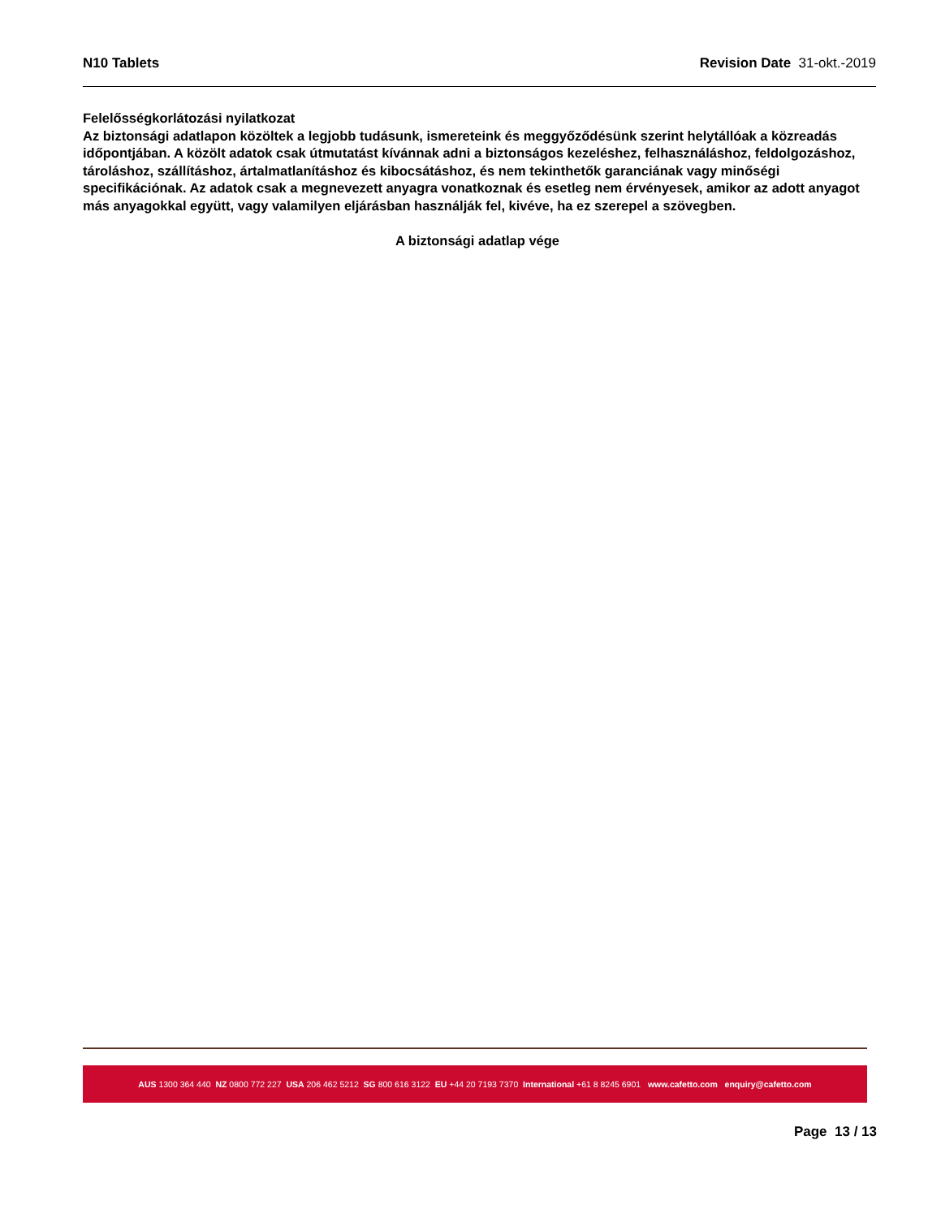N10 Tablets Revision Date 31-okt.-2019
Felelősségkorlátozási nyilatkozat
Az biztonsági adatlapon közöltek a legjobb tudásunk, ismereteink és meggyőződésünk szerint helytállóak a közreadás időpontjában. A közölt adatok csak útmutatást kívánnak adni a biztonságos kezeléshez, felhasználáshoz, feldolgozáshoz, tároláshoz, szállításhoz, ártalmatlanításhoz és kibocsátáshoz, és nem tekinthetők garanciának vagy minőségi specifikációnak. Az adatok csak a megnevezett anyagra vonatkoznak és esetleg nem érvényesek, amikor az adott anyagot más anyagokkal együtt, vagy valamilyen eljárásban használják fel, kivéve, ha ez szerepel a szövegben.
A biztonsági adatlap vége
AUS 1300 364 440 NZ 0800 772 227 USA 206 462 5212 SG 800 616 3122 EU +44 20 7193 7370 International +61 8 8245 6901 www.cafetto.com enquiry@cafetto.com
Page 13 / 13